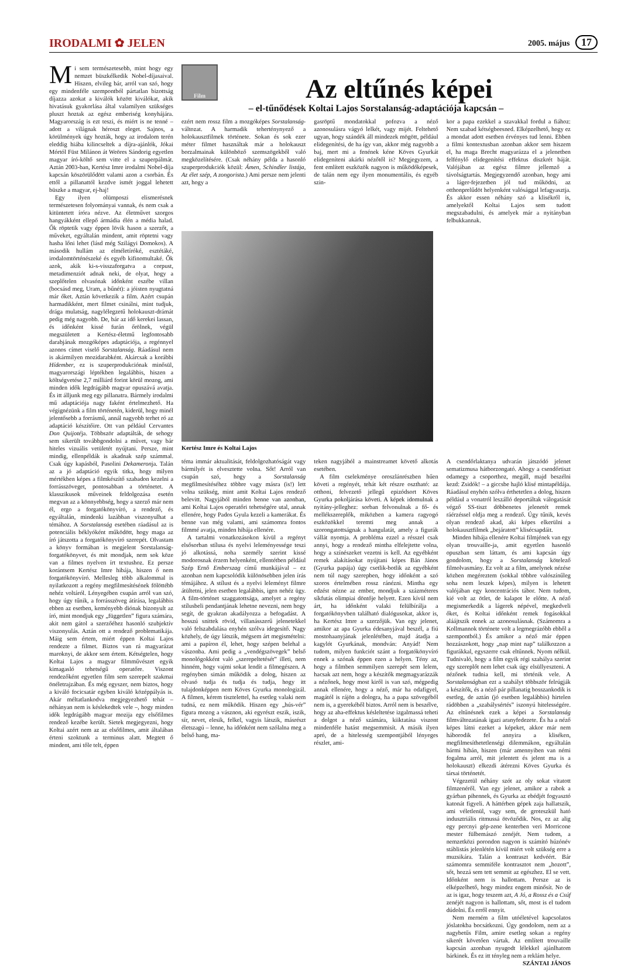IRODALMI ✿ JELEN 2005. május 17
Mi sem természetesebb, mint hogy egy nemzet büszkélkedik Nobel-díjasaival. Hiszen, elvileg bár, arról van szó, hogy egy mindenféle szempontból pártatlan bizottság díjazza azokat a kiválók között kiválókat, akik hivatásuk gyakorlása által valamilyen szükséges pluszt hoztak az egész emberiség konyhájára. Magyarország is ezt teszi, és miért is ne tenné – adott a világnak héroszt eleget. Sajnos, a körülmények úgy hozták, hogy az irodalom terén eleddig hiába kilincseltek a díjra-ajánlók, Jókai Mórtól Füst Milánon át Weöres Sándorig egyetlen magyar író-költő sem vitte el a szuperpálmát. Aztán 2003-ban, Kertész Imre irodalmi Nobel-díja kapcsán köszörülődött valami azon a csorbán. És ettől a pillanattól kezdve ismét joggal lehetett büszke a magyar, ej-haj!
Egy ilyen olümposzi elismerésnek természetesen folyományai vannak, és nem csak a kitüntetett íróra nézve. Az életművet szorgos hangyákként ellepő ármádia élén a média halad. Ők röptetik vagy éppen lövik hason a szerzőt, a műveket, egyáltalán mindent, amit röptetni vagy hasba lőni lehet (lásd még Szilágyi Domokos). A második hullám az elméletíróké, esztétáké, irodalomtörténészeké és egyéb kifinomultaké. Ők azok, akik ki-s-visszaforgatva a corpust, metadimenziót adnak neki, de olyat, hogy a szeplőtelen olvasónak időnként eszébe villan (bocsásd meg, Uram, a bűnét): a jóisten nyugtatná már őket. Aztán következik a film. Azért csupán harmadikként, mert filmet csinálni, mint tudjuk, drága mulatság, nagylélegzetű holokauszt-drámát pedig még nagyobb. De, bár az idő kerekei lassan, és időnként kissé furán őrölnek, végül megszületett a Kertész-életmű legfontosabb darabjának mozgóképes adaptációja, a regénnyel azonos címet viselő Sorstalanság. Ráadásul nem is akármilyen mozidarabként. Akárcsak a korábbi Hídember, ez is szuperprodukciónak minősül, magyarországi léptékben legalábbis, hiszen a költségvetése 2,7 milliárd forint körül mozog, ami minden idők legdrágább magyar opuszává avatja. És itt álljunk meg egy pillanatra. Bármely irodalmi mű adaptációja nagy faként értelmezhető. Ha végignézünk a film történetén, kiderül, hogy minél jelentősebb a forrásmű, annál nagyobb terhet ró az adaptáció készítőire. Ott van például Cervantes Don Quijotéja. Többször adaptálták, de sehogy sem sikerült továbbgondolni a művet, vagy bár hiteles vizuális vetületét nyújtani. Persze, mint mindig, ellenpéldák is akadnak szép számmal. Csak úgy kapásból, Pasolini Dekameronja. Talán az a jó adaptáció egyik titka, hogy milyen mértékben képes a filmkészítő szabadon kezelni a forrásszöveget, pontosabban a történetet. A klasszikusok műveinek feldolgozása esetén megvan az a könnyebbség, hogy a szerző már nem él, ergo a forgatókönyvíró, a rendező, és egyáltalán, mindenki lazábban viszonyulhat a témához. A Sorstalanság esetében ráadásul az is potenciális béklyóként működött, hogy maga az író játszotta a forgatókönyvíró szerepét. Olvastam a könyv formában is megjelent Sorstalanság-forgatókönyvet, és mit mondjak, nem sok köze van a filmes nyelven írt textushoz. Ez persze korántsem Kertész Imre hibája, hiszen ő nem forgatókönyvíró. Mellesleg több alkalommal is nyilatkozott a regény megfilmesítésének fölöttébb nehéz voltáról. Lényegében csupán arról van szó, hogy úgy tűnik, a forrásszöveg átírása, legalábbis ebben az esetben, keményebb diónak bizonyult az író, mint mondjuk egy „független” figura számára, akit nem gátol a szerzőéhez hasonló szubjektív viszonyulás. Aztán ott a rendező problematikája. Máig sem értem, miért éppen Koltai Lajos rendezte a filmet. Biztos van rá magyarázat maroknyi, de akkor sem értem. Kétségtelen, hogy Koltai Lajos a magyar filmművészet egyik kimagasló tehetségű operatőre. Viszont rendezőként egyetlen film sem szerepelt szakmai önéletrajzában. És még egyszer, nem biztos, hogy a kiváló focicsatár egyben kiváló középpályás is. Akár méltatlankodva megjegyezhető tehát – néhányan nem is késlekedtek vele –, hogy minden idők legdrágább magyar mozija egy elsőfilmes rendező kezébe került. Sietek megjegyezni, hogy Koltai azért nem az az elsőfilmes, amit általában érteni szoktunk a terminus alatt. Megtett ő mindent, ami tőle telt, éppen
Film
Az eltűnés képei
– el-tűnődések Koltai Lajos Sorstalanság-adaptációja kapcsán –
ezért nem rossz film a mozgóképes Sorstalanság-változat. A harmadik teherténynyező a holokausztfilmek története. Sokan és sok ezer méter filmet használtak már a holokauszt borzalmainak különböző szemszögekből való megközelítésére. (Csak néhány példa a hasonló szuperprodukciók közül: Ámen, Schindler listája, Az élet szép, A zongorista.) Ami persze nem jelenti azt, hogy a
gasröptű mondatokkal pofozva a néző azonosulásra vágyó lelkét, vagy mijét. Feltehető ugyan, hogy szándék áll mindezek mögött, például elidegenítési, de ha így van, akkor még nagyobb a baj, mert mi a fenének kéne Köves Gyurkát elidegeníteni akárki nézőtől is? Megjegyzem, a fent említett eszközök nagyon is működőképesek, de talán nem egy ilyen monumentális, és egyéb szin-
kor a papa ezekkel a szavakkal fordul a fiához: Nem szabad kétségbeesned. Elképzelhető, hogy ez a mondat adott esetben érvényes tud lenni. Ebben a filmi kontextusban azonban akkor sem hiszem el, ha maga Brecht magyarázza el a jelenetben felfénylő elidegenítési effektus diszkrét báját. Valójában az egész filmre jellemző a távolságtartás. Megjegyzendő azonban, hogy ami a láger-fejezetben jól tud működni, az otthonprelűdöt helyenként valósággal lefagyasztja. És akkor essen néhány szó a klisékről is, amelyektől Koltai Lajos sem tudott megszabadulni, és amelyek már a nyitányban felbukkannak.
Kertész Imre és Koltai Lajos
téma immár aktualitását, feldolgozhatóságát vagy bármilyét is elvesztette volna. Sőt! Arról van csupán szó, hogy a Sorstalanság megfilmesítéséhez többre vagy másra (is!) lett volna szükség, mint amit Koltai Lajos rendező belevitt. Nagyjából minden benne van azonban, ami Koltai Lajos operatőri tehetségére utal, annak ellenére, hogy Pados Gyula kezeli a kamerákat. És benne van még valami, ami számomra fontos filmmé avatja, minden hibája ellenére.
A tartalmi vonatkozásokon kívül a regényt elsősorban stílusa és nyelvi leleményessége teszi jó alkotássá, noha személy szerint kissé modorosnak érzem helyenként, ellentétben például Szép Ernő Emberszag című munkájával – ez azonban nem kapcsolódik különösebben jelen írás témájához. A stílust és a nyelvi leleményt filmre átültetni, jelen esetben legalábbis, igen nehéz ügy. A film-történet szaggatottsága, amelyet a regény stílusbeli pendantjának lehetne nevezni, nem hogy segít, de gyakran akadályozza a befogadást. A hosszú snittek rövid, villanásszerű jelenetekkel való felszabdalása enyhén szólva idegesítő. Nagy közhely, de úgy látszik, mégsem árt megismételni: ami a papíron él, lehet, hogy szépen belehal a vászonba. Ami pedig a „vendégszövegek” belső monológokként való „szerepeltetését” illeti, nem hinném, hogy vajmi sokat lendít a filmegészen. A regényben simán működik a dolog, hiszen az olvasó tudja és tudja és tudja, hogy itt tulajdonképpen nem Köves Gyurka monologizál. A filmen, kérem tisztelettel, ha esetleg valaki nem tudná, ez nem működik. Hiszen egy „hús-vér” figura mozog a vásznon, aki egyrészt eszik, iszik, sír, nevet, elesik, felkel, vagyis látszik, másrészt életszagú – lenne, ha időnként nem szólalna meg a belső hang, ma-
teken nagyjából a mainstreamet követő alkotás esetében.
A film cselekménye oroszlánrészben hűen követi a regényét, tehát két részre osztható: az otthoni, felvezető jellegű epizódsort Köves Gyurka pokoljárása követi. A képek idomulnak a nyitány-jelleghez: sorban felvonulnak a fő- és mellékszereplők, miközben a kamera ragyogó eszközökkel teremti meg annak a szorongatottságnak a hangulatát, amely a figurák vállát nyomja. A probléma ezzel a résszel csak annyi, hogy a rendező mintha elfelejtette volna, hogy a színészeket vezetni is kell. Az egyébként remek alakításokat nyújtani képes Bán János (Gyurka papája) úgy csetlik-botlik az egyébként nem túl nagy szerepben, hogy időnként a szó szoros értelmében rossz ránézni. Mintha egy edzést nézne az ember, mondjuk a százméteres síkfutás olimpiai döntője helyett. Ezen kívül nem árt, ha időnként valaki felülbírálja a forgatókönyvben található dialógusokat, akkor is, ha Kertész Imre a szerzőjük. Van egy jelenet, amikor az apa Gyurka édesanyjával beszél, a fiú mostohaanyjának jelenlétében, majd átadja a kagylót Gyurkának, mondván: Anyád! Nem tudom, milyen funkciót szánt a forgatókönyvíró ennek a szónak éppen ezen a helyen. Tény az, hogy a filmben semmilyen szerepét sem lelem, hacsak azt nem, hogy a készítők megmagyarázzák a nézőnek, hogy most kiről is van szó, mégpedig annak ellenére, hogy a néző, már ha odafigyel, magától is rájön a dologra, ha a papa szövegéből nem is, a gyerekéből biztos. Arról nem is beszélve, hogy az aha-effektus késleltetése izgalmassá teheti a dolgot a néző számára, kiiktatása viszont mindenféle hatást megsemmisít. A másik ilyen apró, de a hitelesség szempontjából lényeges részlet, ami-
A csendőrlaktanya udvarán játszódó jelenet sematizmusa hátborzongató. Ahogy a csendőrtiszt odamegy a csoporthoz, megáll, majd beszélni kezd: Zsidók! – a giccsbe hajló klisé mintapéldája. Ráadásul enyhén szólva érthetetlen a dolog, hiszen például a vonatról leszálló deportáltak válogatását végző SS-tiszt döbbenetes jelenetét remek ráérzéssel oldja meg a rendező. Úgy tűnik, kevés olyan rendező akad, aki képes elkerülni a holokausztfilmek „bejáratott” klisécsapdáit.
Minden hibája ellenére Koltai filmjének van egy olyan trouvaille-ja, amit egyetlen hasonló opuszban sem láttam, és ami kapcsán úgy gondolom, hogy a Sorstalanság kötelező filmolvasmány. Ez volt az a film, amelynek nézése közben megéreztem (sokkal többre valószínűleg soha nem leszek képes), milyen is lehetett valójában egy koncentrációs tábor. Nem tudom, kié volt az ötlet, de kalapot le előtte. A néző megismerkedik a lágerek népével, megkedveli őket, és Koltai időnként remek fogásokkal aláájtszik ennek az azonosulásnak. (Számomra a Kollmannok története volt a legmegrázóbb ebből a szempontból.) És amikor a néző már éppen hozzászokott, hogy „nap mint nap” találkozzon a figurákkal, egyszerre csak eltűnnek. Nyom nélkül. Tudnivaló, hogy a film egyik régi szabálya szerint egy szereplőt nem lehet csak úgy elsüllyeszteni. A nézőnek tudnia kell, mi történik vele. A Sorstalanságban ezt a szabályt többször felrúgják a készítők, és a néző pár pillanatig bosszankodik is esetleg, de aztán (jó esetben legalábbis) hirtelen rádöbben a „szabálysértés” iszonyú hitelességére. Az eltűnésnek ezek a képei a Sorstalanság filmváltozatának igazi aranyfedezete. És ha a néző képes látni ezeket a képeket, akkor már nem háborodik fel annyira a kliséken, megfilmesíthetetlenségi dilemmákon, egyáltalán bármi hibán, hiszen (már amennyiben van némi fogalma arról, mit jelentett és jelent ma is a holokauszt) elkezdi átérezni Köves Gyurka és társai történetét.
Végezetül néhány szót az oly sokat vitatott filmzenéről. Van egy jelenet, amikor a rabok a gyárban pihennek, és Gyurka az ebédjét fogyasztó katonát figyeli. A háttérben gépek zaja hallatszik, ami véletlenül, vagy sem, de groteszkül ható indusztriális ritmussá ötvöződik. Nos, ez az alig egy percnyi gép-zene kenterben veri Morricone mester fülbemászó zenéjét. Nem tudom, a nemzetközi porondon nagyon is számító húzónév stáblistás jelenlétén kívül miért volt szükség erre a muzsikára. Talán a kontraszt kedvéért. Bár számomra semmiféle kontrasztot nem „hozott”, sőt, hozzá sem tett semmit az egészhez. El se vett. Időnként nem is hallottam. Persze az is elképzelhető, hogy mindez engem minősít. No de az is igaz, hogy teszem azt, A Jó, a Rossz és a Csúf zenéjét nagyon is hallottam, sőt, most is el tudom dúdolni. És erről ennyit.
Nem merném a film utóéletével kapcsolatos jóslatokba bocsátkozni. Úgy gondolom, nem az a nagybetűs Film, amire esetleg sokan a regény sikerét követően vártak. Az említett trouvaille kapcsán azonban nyugodt lélekkel ajánlhatom bárkinek. És ez itt tényleg nem a reklám helye.
SZÁNTAI JÁNOS